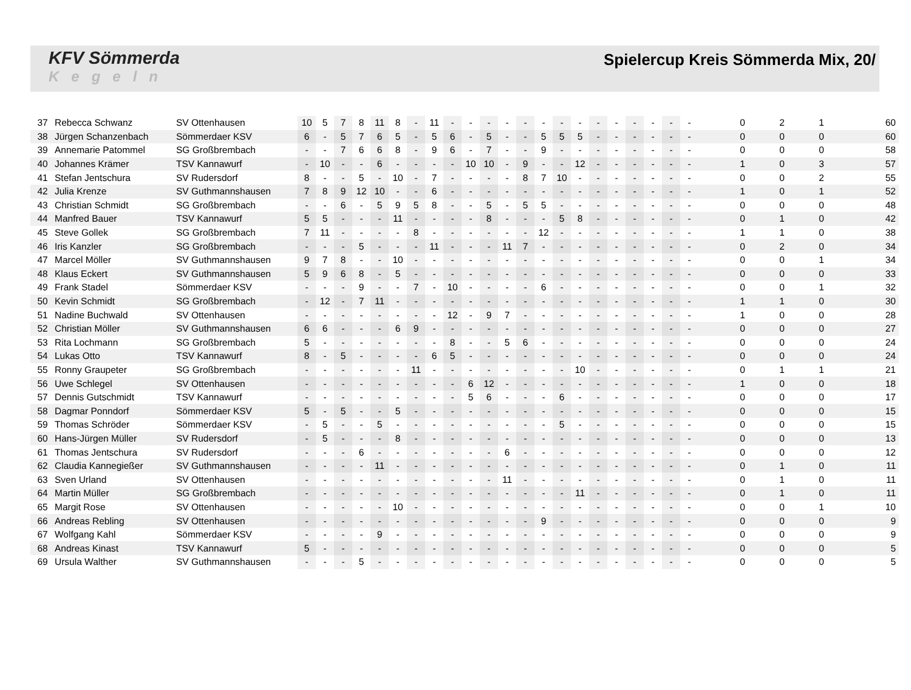KFV Sömmerda
Kegeln
Spielercup Kreis Sömmerda Mix, 20/
| 37 | Rebecca Schwanz | SV Ottenhausen | 10 | 5 | 7 | 8 | 11 | 8 | - | 11 | - | - | - | - | - | - | - | - | - | - | - | - | - | - | | 0 | 2 | 1 | 60 |
| 38 | Jürgen Schanzenbach | Sömmerdaer KSV | 6 | - | 5 | 7 | 6 | 5 | - | 5 | 6 | - | 5 | - | - | 5 | 5 | 5 | - | - | - | - | - | - | | 0 | 0 | 0 | 60 |
| 39 | Annemarie Patommel | SG Großbrembach | - | - | 7 | 6 | 6 | 8 | - | 9 | 6 | - | 7 | - | - | 9 | - | - | - | - | - | - | - | - | | 0 | 0 | 0 | 58 |
| 40 | Johannes Krämer | TSV Kannawurf | - | 10 | - | - | 6 | - | - | - | - | 10 | 10 | - | 9 | - | - | 12 | - | - | - | - | - | - | | 1 | 0 | 3 | 57 |
| 41 | Stefan Jentschura | SV Rudersdorf | 8 | - | - | 5 | - | 10 | - | 7 | - | - | - | - | 8 | 7 | 10 | - | - | - | - | - | - | - | | 0 | 0 | 2 | 55 |
| 42 | Julia Krenze | SV Guthmannshausen | 7 | 8 | 9 | 12 | 10 | - | - | 6 | - | - | - | - | - | - | - | - | - | - | - | - | - | - | | 1 | 0 | 1 | 52 |
| 43 | Christian Schmidt | SG Großbrembach | - | - | 6 | - | 5 | 9 | 5 | 8 | - | - | 5 | - | 5 | 5 | - | - | - | - | - | - | - | - | | 0 | 0 | 0 | 48 |
| 44 | Manfred Bauer | TSV Kannawurf | 5 | 5 | - | - | - | 11 | - | - | - | - | 8 | - | - | - | 5 | 8 | - | - | - | - | - | - | | 0 | 1 | 0 | 42 |
| 45 | Steve Gollek | SG Großbrembach | 7 | 11 | - | - | - | - | 8 | - | - | - | - | - | - | 12 | - | - | - | - | - | - | - | - | | 1 | 1 | 0 | 38 |
| 46 | Iris Kanzler | SG Großbrembach | - | - | - | 5 | - | - | - | 11 | - | - | - | 11 | 7 | - | - | - | - | - | - | - | - | - | | 0 | 2 | 0 | 34 |
| 47 | Marcel Möller | SV Guthmannshausen | 9 | 7 | 8 | - | - | 10 | - | - | - | - | - | - | - | - | - | - | - | - | - | - | - | - | | 0 | 0 | 1 | 34 |
| 48 | Klaus Eckert | SV Guthmannshausen | 5 | 9 | 6 | 8 | - | 5 | - | - | - | - | - | - | - | - | - | - | - | - | - | - | - | - | | 0 | 0 | 0 | 33 |
| 49 | Frank Stadel | Sömmerdaer KSV | - | - | - | 9 | - | - | 7 | - | 10 | - | - | - | - | 6 | - | - | - | - | - | - | - | - | | 0 | 0 | 1 | 32 |
| 50 | Kevin Schmidt | SG Großbrembach | - | 12 | - | 7 | 11 | - | - | - | - | - | - | - | - | - | - | - | - | - | - | - | - | - | | 1 | 1 | 0 | 30 |
| 51 | Nadine Buchwald | SV Ottenhausen | - | - | - | - | - | - | - | - | 12 | - | 9 | 7 | - | - | - | - | - | - | - | - | - | - | | 1 | 0 | 0 | 28 |
| 52 | Christian Möller | SV Guthmannshausen | 6 | 6 | - | - | - | 6 | 9 | - | - | - | - | - | - | - | - | - | - | - | - | - | - | - | | 0 | 0 | 0 | 27 |
| 53 | Rita Lochmann | SG Großbrembach | 5 | - | - | - | - | - | - | - | 8 | - | - | 5 | 6 | - | - | - | - | - | - | - | - | - | | 0 | 0 | 0 | 24 |
| 54 | Lukas Otto | TSV Kannawurf | 8 | - | 5 | - | - | - | - | 6 | 5 | - | - | - | - | - | - | - | - | - | - | - | - | - | | 0 | 0 | 0 | 24 |
| 55 | Ronny Graupeter | SG Großbrembach | - | - | - | - | - | - | 11 | - | - | - | - | - | - | - | - | 10 | - | - | - | - | - | - | | 0 | 1 | 1 | 21 |
| 56 | Uwe Schlegel | SV Ottenhausen | - | - | - | - | - | - | - | - | - | 6 | 12 | - | - | - | - | - | - | - | - | - | - | - | | 1 | 0 | 0 | 18 |
| 57 | Dennis Gutschmidt | TSV Kannawurf | - | - | - | - | - | - | - | - | - | 5 | 6 | - | - | - | 6 | - | - | - | - | - | - | - | | 0 | 0 | 0 | 17 |
| 58 | Dagmar Ponndorf | Sömmerdaer KSV | 5 | - | 5 | - | - | 5 | - | - | - | - | - | - | - | - | - | - | - | - | - | - | - | - | | 0 | 0 | 0 | 15 |
| 59 | Thomas Schröder | Sömmerdaer KSV | - | 5 | - | - | 5 | - | - | - | - | - | - | - | - | - | 5 | - | - | - | - | - | - | - | | 0 | 0 | 0 | 15 |
| 60 | Hans-Jürgen Müller | SV Rudersdorf | - | 5 | - | - | - | 8 | - | - | - | - | - | - | - | - | - | - | - | - | - | - | - | - | | 0 | 0 | 0 | 13 |
| 61 | Thomas Jentschura | SV Rudersdorf | - | - | - | 6 | - | - | - | - | - | - | - | 6 | - | - | - | - | - | - | - | - | - | - | | 0 | 0 | 0 | 12 |
| 62 | Claudia Kannegießer | SV Guthmannshausen | - | - | - | - | 11 | - | - | - | - | - | - | - | - | - | - | - | - | - | - | - | - | - | | 0 | 1 | 0 | 11 |
| 63 | Sven Urland | SV Ottenhausen | - | - | - | - | - | - | - | - | - | - | - | 11 | - | - | - | - | - | - | - | - | - | - | | 0 | 1 | 0 | 11 |
| 64 | Martin Müller | SG Großbrembach | - | - | - | - | - | - | - | - | - | - | - | - | - | - | - | 11 | - | - | - | - | - | - | | 0 | 1 | 0 | 11 |
| 65 | Margit Rose | SV Ottenhausen | - | - | - | - | - | 10 | - | - | - | - | - | - | - | - | - | - | - | - | - | - | - | - | | 0 | 0 | 1 | 10 |
| 66 | Andreas Rebling | SV Ottenhausen | - | - | - | - | - | - | - | - | - | - | - | - | - | 9 | - | - | - | - | - | - | - | - | | 0 | 0 | 0 | 9 |
| 67 | Wolfgang Kahl | Sömmerdaer KSV | - | - | - | - | 9 | - | - | - | - | - | - | - | - | - | - | - | - | - | - | - | - | - | | 0 | 0 | 0 | 9 |
| 68 | Andreas Kinast | TSV Kannawurf | 5 | - | - | - | - | - | - | - | - | - | - | - | - | - | - | - | - | - | - | - | - | - | | 0 | 0 | 0 | 5 |
| 69 | Ursula Walther | SV Guthmannshausen | - | - | - | 5 | - | - | - | - | - | - | - | - | - | - | - | - | - | - | - | - | - | - | | 0 | 0 | 0 | 5 |